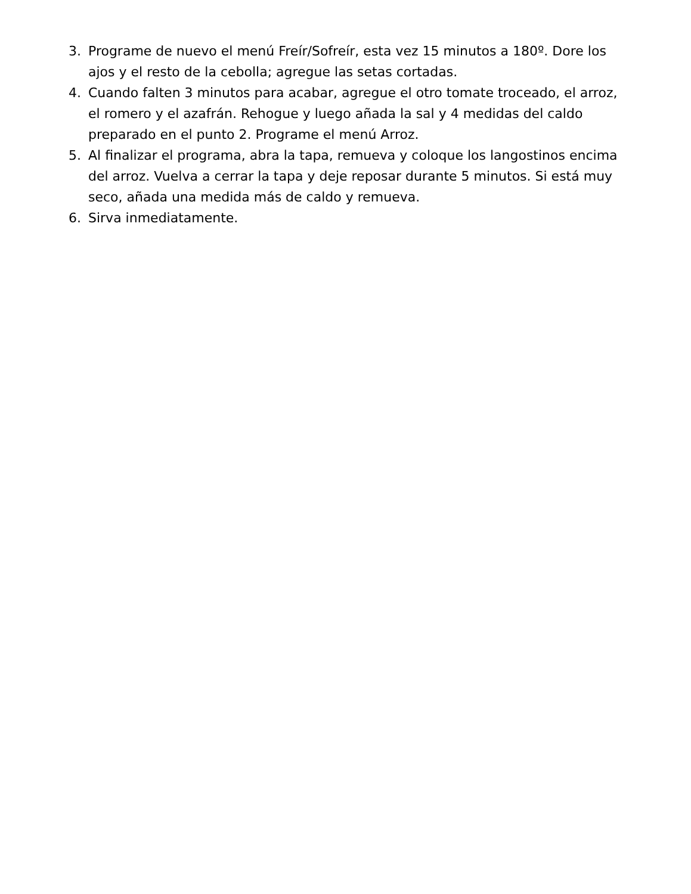3. Programe de nuevo el menú Freír/Sofreír, esta vez 15 minutos a 180º. Dore los ajos y el resto de la cebolla; agregue las setas cortadas.
4. Cuando falten 3 minutos para acabar, agregue el otro tomate troceado, el arroz, el romero y el azafrán. Rehogue y luego añada la sal y 4 medidas del caldo preparado en el punto 2. Programe el menú Arroz.
5. Al finalizar el programa, abra la tapa, remueva y coloque los langostinos encima del arroz. Vuelva a cerrar la tapa y deje reposar durante 5 minutos. Si está muy seco, añada una medida más de caldo y remueva.
6. Sirva inmediatamente.